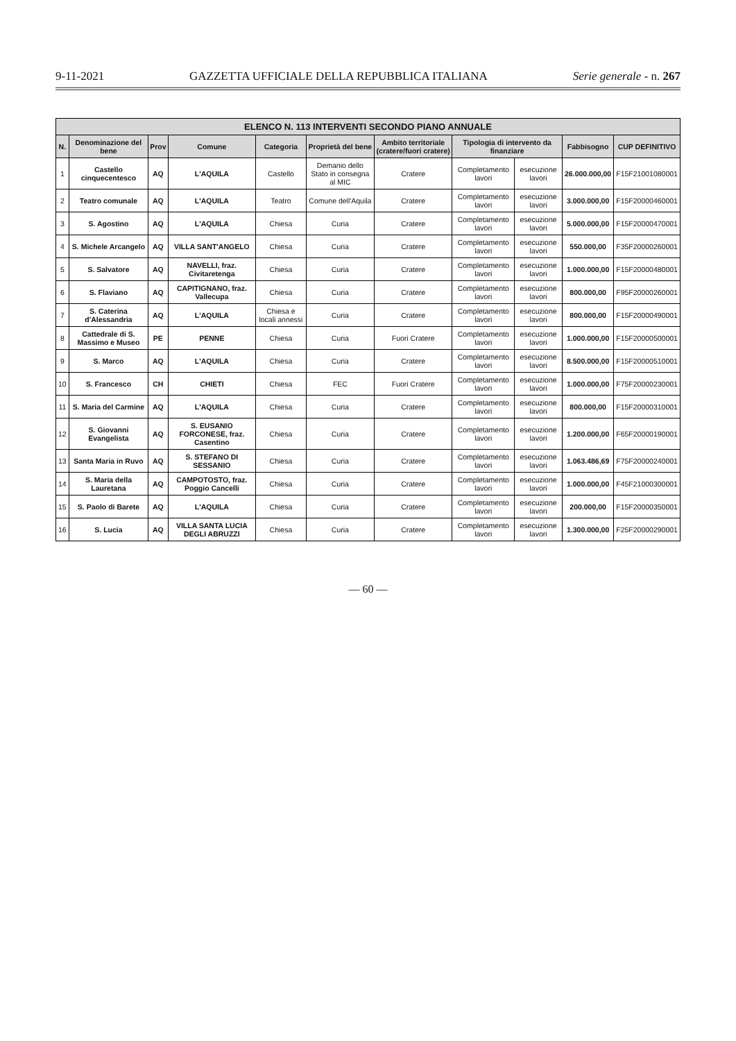9-11-2021 GAZZETTA UFFICIALE DELLA REPUBBLICA ITALIANA Serie generale - n. 267
ELENCO N. 113 INTERVENTI SECONDO PIANO ANNUALE
| N. | Denominazione del bene | Prov | Comune | Categoria | Proprietà del bene | Ambito territoriale (cratere/fuori cratere) | Tipologia di intervento da finanziare | | Fabbisogno | CUP DEFINITIVO |
| --- | --- | --- | --- | --- | --- | --- | --- | --- | --- | --- |
| 1 | Castello cinquecentesco | AQ | L'AQUILA | Castello | Demanio dello Stato in consegna al MIC | Cratere | Completamento lavori | esecuzione lavori | 26.000.000,00 | F15F21001080001 |
| 2 | Teatro comunale | AQ | L'AQUILA | Teatro | Comune dell'Aquila | Cratere | Completamento lavori | esecuzione lavori | 3.000.000,00 | F15F20000460001 |
| 3 | S. Agostino | AQ | L'AQUILA | Chiesa | Curia | Cratere | Completamento lavori | esecuzione lavori | 5.000.000,00 | F15F20000470001 |
| 4 | S. Michele Arcangelo | AQ | VILLA SANT'ANGELO | Chiesa | Curia | Cratere | Completamento lavori | esecuzione lavori | 550.000,00 | F35F20000260001 |
| 5 | S. Salvatore | AQ | NAVELLI, fraz. Civitaretenga | Chiesa | Curia | Cratere | Completamento lavori | esecuzione lavori | 1.000.000,00 | F15F20000480001 |
| 6 | S. Flaviano | AQ | CAPITIGNANO, fraz. Vallecupa | Chiesa | Curia | Cratere | Completamento lavori | esecuzione lavori | 800.000,00 | F95F20000260001 |
| 7 | S. Caterina d'Alessandria | AQ | L'AQUILA | Chiesa e locali annessi | Curia | Cratere | Completamento lavori | esecuzione lavori | 800.000,00 | F15F20000490001 |
| 8 | Cattedrale di S. Massimo e Museo | PE | PENNE | Chiesa | Curia | Fuori Cratere | Completamento lavori | esecuzione lavori | 1.000.000,00 | F15F20000500001 |
| 9 | S. Marco | AQ | L'AQUILA | Chiesa | Curia | Cratere | Completamento lavori | esecuzione lavori | 8.500.000,00 | F15F20000510001 |
| 10 | S. Francesco | CH | CHIETI | Chiesa | FEC | Fuori Cratere | Completamento lavori | esecuzione lavori | 1.000.000,00 | F75F20000230001 |
| 11 | S. Maria del Carmine | AQ | L'AQUILA | Chiesa | Curia | Cratere | Completamento lavori | esecuzione lavori | 800.000,00 | F15F20000310001 |
| 12 | S. Giovanni Evangelista | AQ | S. EUSANIO FORCONESE, fraz. Casentino | Chiesa | Curia | Cratere | Completamento lavori | esecuzione lavori | 1.200.000,00 | F65F20000190001 |
| 13 | Santa Maria in Ruvo | AQ | S. STEFANO DI SESSANIO | Chiesa | Curia | Cratere | Completamento lavori | esecuzione lavori | 1.063.486,69 | F75F20000240001 |
| 14 | S. Maria della Lauretana | AQ | CAMPOTOSTO, fraz. Poggio Cancelli | Chiesa | Curia | Cratere | Completamento lavori | esecuzione lavori | 1.000.000,00 | F45F21000300001 |
| 15 | S. Paolo di Barete | AQ | L'AQUILA | Chiesa | Curia | Cratere | Completamento lavori | esecuzione lavori | 200.000,00 | F15F20000350001 |
| 16 | S. Lucia | AQ | VILLA SANTA LUCIA DEGLI ABRUZZI | Chiesa | Curia | Cratere | Completamento lavori | esecuzione lavori | 1.300.000,00 | F25F20000290001 |
— 60 —